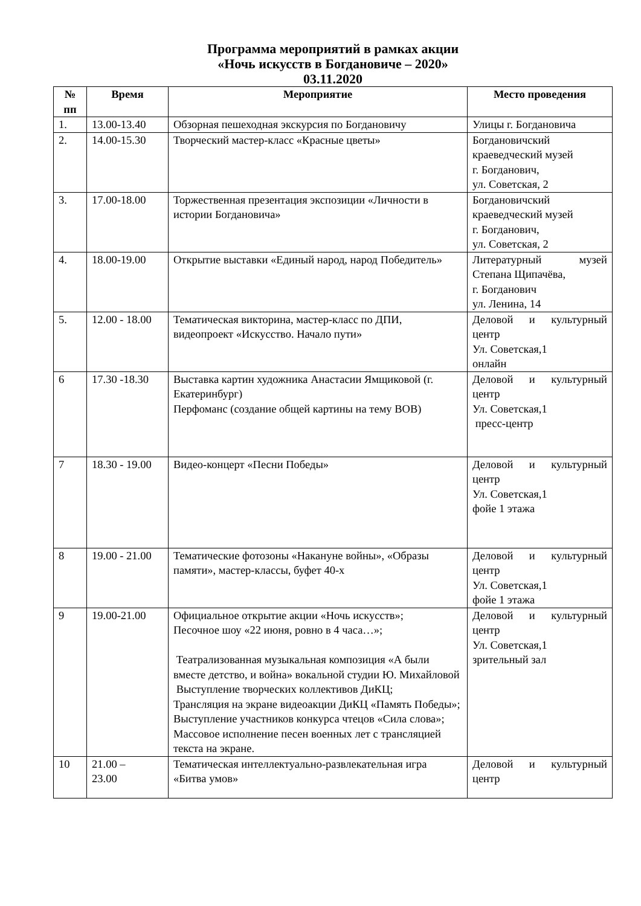Программа мероприятий в рамках акции
«Ночь искусств в Богдановиче – 2020»
03.11.2020
| № пп | Время | Мероприятие | Место проведения |
| --- | --- | --- | --- |
| 1. | 13.00-13.40 | Обзорная пешеходная экскурсия по Богдановичу | Улицы г. Богдановича |
| 2. | 14.00-15.30 | Творческий мастер-класс «Красные цветы» | Богдановичский краеведческий музей г. Богданович, ул. Советская, 2 |
| 3. | 17.00-18.00 | Торжественная презентация экспозиции «Личности в истории Богдановича» | Богдановичский краеведческий музей г. Богданович, ул. Советская, 2 |
| 4. | 18.00-19.00 | Открытие выставки «Единый народ, народ Победитель» | Литературный музей Степана Щипачёва, г. Богданович ул. Ленина, 14 |
| 5. | 12.00 - 18.00 | Тематическая викторина, мастер-класс по ДПИ, видеопроект «Искусство. Начало пути» | Деловой и культурный центр Ул. Советская,1 онлайн |
| 6 | 17.30 -18.30 | Выставка картин художника Анастасии Ямщиковой (г. Екатеринбург) Перфоманс (создание общей картины на тему ВОВ) | Деловой и культурный центр Ул. Советская,1 пресс-центр |
| 7 | 18.30 - 19.00 | Видео-концерт «Песни Победы» | Деловой и культурный центр Ул. Советская,1 фойе 1 этажа |
| 8 | 19.00 - 21.00 | Тематические фотозоны «Накануне войны», «Образы памяти», мастер-классы, буфет 40-х | Деловой и культурный центр Ул. Советская,1 фойе 1 этажа |
| 9 | 19.00-21.00 | Официальное открытие акции «Ночь искусств»; Песочное шоу «22 июня, ровно в 4 часа…»; Театрализованная музыкальная композиция «А были вместе детство, и война» вокальной студии Ю. Михайловой Выступление творческих коллективов ДиКЦ; Трансляция на экране видеоакции ДиКЦ «Память Победы»; Выступление участников конкурса чтецов «Сила слова»; Массовое исполнение песен военных лет с трансляцией текста на экране. | Деловой и культурный центр Ул. Советская,1 зрительный зал |
| 10 | 21.00 – 23.00 | Тематическая интеллектуально-развлекательная игра «Битва умов» | Деловой и культурный центр |